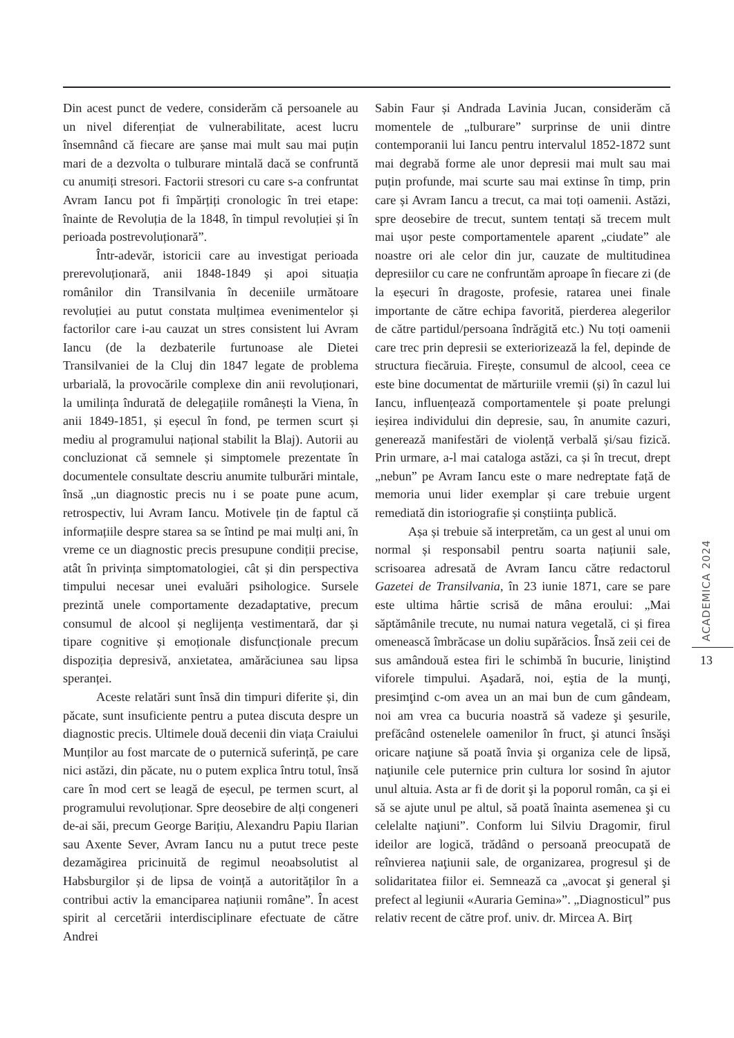Din acest punct de vedere, considerăm că persoanele au un nivel diferențiat de vulnerabilitate, acest lucru însemnând că fiecare are șanse mai mult sau mai puțin mari de a dezvolta o tulburare mintală dacă se confruntă cu anumiți stresori. Factorii stresori cu care s-a confruntat Avram Iancu pot fi împărțiți cronologic în trei etape: înainte de Revoluția de la 1848, în timpul revoluției și în perioada postrevoluționară”.
Într-adevăr, istoricii care au investigat perioada prerevoluționară, anii 1848-1849 și apoi situația românilor din Transilvania în deceniile următoare revoluției au putut constata mulțimea evenimentelor și factorilor care i-au cauzat un stres consistent lui Avram Iancu (de la dezbaterile furtunoase ale Dietei Transilvaniei de la Cluj din 1847 legate de problema urbarială, la provocările complexe din anii revoluționari, la umilința îndurată de delegațiile românești la Viena, în anii 1849-1851, și eșecul în fond, pe termen scurt și mediu al programului național stabilit la Blaj). Autorii au concluzionat că semnele și simptomele prezentate în documentele consultate descriu anumite tulburări mintale, însă „un diagnostic precis nu i se poate pune acum, retrospectiv, lui Avram Iancu. Motivele țin de faptul că informațiile despre starea sa se întind pe mai mulți ani, în vreme ce un diagnostic precis presupune condiții precise, atât în privința simptomatologiei, cât și din perspectiva timpului necesar unei evaluări psihologice. Sursele prezintă unele comportamente dezadaptative, precum consumul de alcool și neglijența vestimentară, dar și tipare cognitive și emoționale disfuncționale precum dispoziția depresivă, anxietatea, amărăciunea sau lipsa speranței.
Aceste relatări sunt însă din timpuri diferite și, din păcate, sunt insuficiente pentru a putea discuta despre un diagnostic precis. Ultimele două decenii din viața Craiului Munților au fost marcate de o puternică suferință, pe care nici astăzi, din păcate, nu o putem explica întru totul, însă care în mod cert se leagă de eșecul, pe termen scurt, al programului revoluționar. Spre deosebire de alți congeneri de-ai săi, precum George Barițiu, Alexandru Papiu Ilarian sau Axente Sever, Avram Iancu nu a putut trece peste dezamăgirea pricinuită de regimul neoabsolutist al Habsburgilor și de lipsa de voință a autorităților în a contribui activ la emanciparea națiunii române”. În acest spirit al cercetării interdisciplinare efectuate de către Andrei
Sabin Faur și Andrada Lavinia Jucan, considerăm că momentele de „tulburare” surprinse de unii dintre contemporanii lui Iancu pentru intervalul 1852-1872 sunt mai degrabă forme ale unor depresii mai mult sau mai puțin profunde, mai scurte sau mai extinse în timp, prin care și Avram Iancu a trecut, ca mai toți oamenii. Astăzi, spre deosebire de trecut, suntem tentați să trecem mult mai ușor peste comportamentele aparent „ciudate” ale noastre ori ale celor din jur, cauzate de multitudinea depresiilor cu care ne confruntăm aproape în fiecare zi (de la eșecuri în dragoste, profesie, ratarea unei finale importante de către echipa favorită, pierderea alegerilor de către partidul/persoana îndrăgită etc.) Nu toți oamenii care trec prin depresii se exteriorizează la fel, depinde de structura fiecăruia. Firește, consumul de alcool, ceea ce este bine documentat de mărturiile vremii (și) în cazul lui Iancu, influențează comportamentele și poate prelungi ieșirea individului din depresie, sau, în anumite cazuri, generează manifestări de violență verbală și/sau fizică. Prin urmare, a-l mai cataloga astăzi, ca și în trecut, drept „nebun” pe Avram Iancu este o mare nedreptate față de memoria unui lider exemplar și care trebuie urgent remediată din istoriografie și conștiința publică.
Așa și trebuie să interpretăm, ca un gest al unui om normal și responsabil pentru soarta națiunii sale, scrisoarea adresată de Avram Iancu către redactorul Gazetei de Transilvania, în 23 iunie 1871, care se pare este ultima hârtie scrisă de mâna eroului: „Mai săptămânile trecute, nu numai natura vegetală, ci și firea omenească îmbrăcase un doliu supărăcios. Însă zeii cei de sus amândouă estea firi le schimbă în bucurie, liniştind viforele timpului. Aşadară, noi, eştia de la munţi, presimţind c-om avea un an mai bun de cum gândeam, noi am vrea ca bucuria noastră să vadeze şi şesurile, prefăcând ostenelele oamenilor în fruct, şi atunci însăşi oricare naţiune să poată învia şi organiza cele de lipsă, naţiunile cele puternice prin cultura lor sosind în ajutor unul altuia. Asta ar fi de dorit şi la poporul român, ca şi ei să se ajute unul pe altul, să poată înainta asemenea şi cu celelalte naţiuni”. Conform lui Silviu Dragomir, firul ideilor are logică, trădând o persoană preocupată de reînvierea naţiunii sale, de organizarea, progresul şi de solidaritatea fiilor ei. Semnează ca „avocat şi general şi prefect al legiunii «Auraria Gemina»”. „Diagnosticul” pus relativ recent de către prof. univ. dr. Mircea A. Birț
ACADEMICA 2024
13